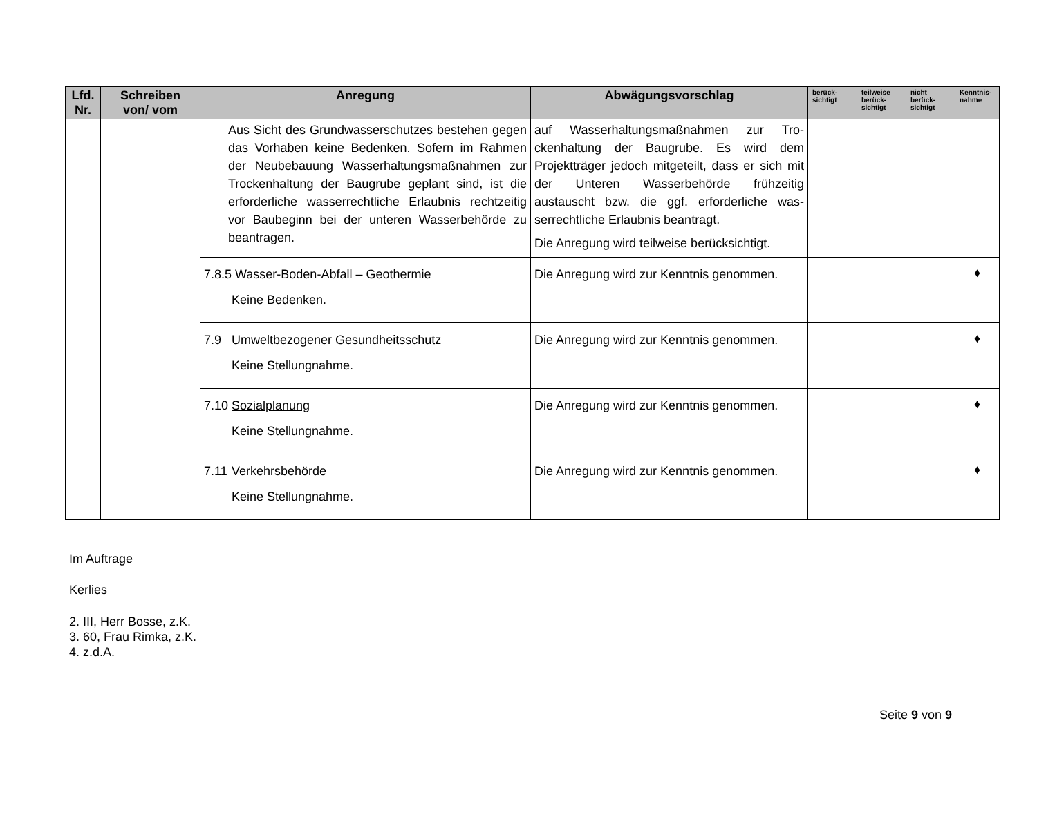| Lfd. Nr. | Schreiben von/ vom | Anregung | Abwägungsvorschlag | berück- sichtigt | teilweise berück- sichtigt | nicht berück- sichtigt | Kenntnis- nahme |
| --- | --- | --- | --- | --- | --- | --- | --- |
| | | Aus Sicht des Grundwasserschutzes bestehen gegen das Vorhaben keine Bedenken. Sofern im Rahmen der Neubebauung Wasserhaltungs­maßnahmen zur Trockenhaltung der Baugrube geplant sind, ist die erforderliche wasserrechtli­che Erlaubnis rechtzeitig vor Baubeginn bei der unteren Wasserbehörde zu beantragen. | auf Wasserhaltungsmaßnahmen zur Tro­ckenhaltung der Baugrube. Es wird dem Projektträger jedoch mitgeteilt, dass er sich mit der Unteren Wasserbehörde frühzeitig austauscht bzw. die ggf. erforderliche was­serrechtliche Erlaubnis beantragt. Die Anregung wird teilweise berücksichtigt. | | | | |
| | | 7.8.5 Wasser-Boden-Abfall – Geothermie Keine Bedenken. | Die Anregung wird zur Kenntnis genommen. | | | | ♦ |
| | | 7.9 Umweltbezogener Gesundheitsschutz Keine Stellungnahme. | Die Anregung wird zur Kenntnis genommen. | | | | ♦ |
| | | 7.10 Sozialplanung Keine Stellungnahme. | Die Anregung wird zur Kenntnis genommen. | | | | ♦ |
| | | 7.11 Verkehrsbehörde Keine Stellungnahme. | Die Anregung wird zur Kenntnis genommen. | | | | ♦ |
Im Auftrage
Kerlies
2. III, Herr Bosse, z.K.
3. 60, Frau Rimka, z.K.
4. z.d.A.
Seite 9 von 9